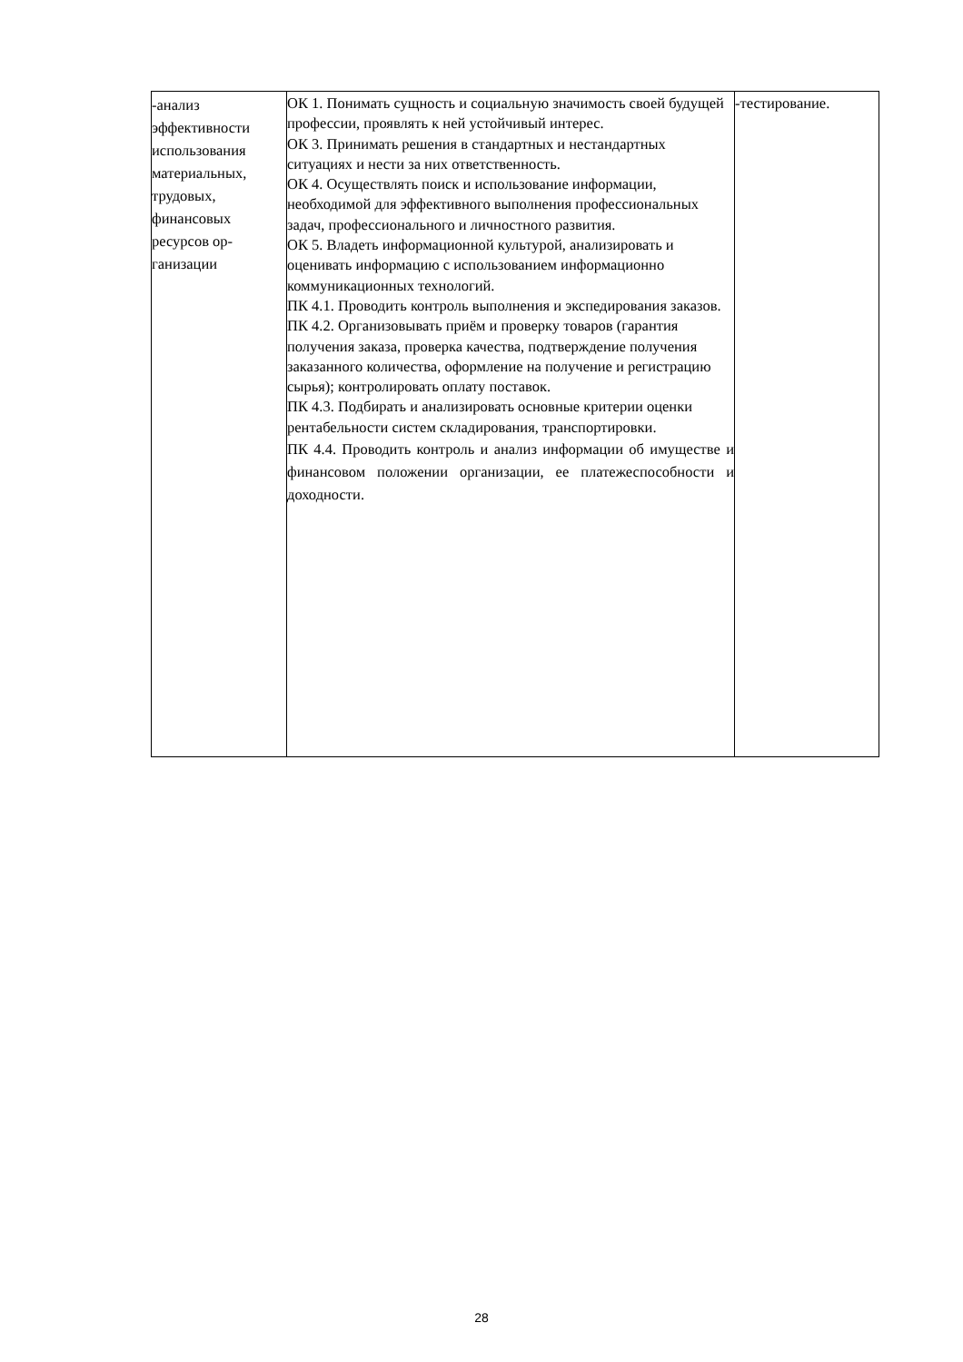| -анализ эффективности использования материальных, трудовых, финансовых ресурсов ор-ганизации | ОК 1. Понимать сущность и социальную значимость своей будущей профессии, проявлять к ней устойчивый интерес. ОК 3. Принимать решения в стандартных и нестандартных ситуациях и нести за них ответственность. ОК 4. Осуществлять поиск и использование информации, необходимой для эффективного выполнения профессиональных задач, профессионального и личностного развития. ОК 5. Владеть информационной культурой, анализировать и оценивать информацию с использованием информационно коммуникационных технологий. ПК 4.1. Проводить контроль выполнения и экспедирования заказов. ПК 4.2. Организовывать приём и проверку товаров (гарантия получения заказа, проверка качества, подтверждение получения заказанного количества, оформление на получение и регистрацию сырья); контролировать оплату поставок. ПК 4.3. Подбирать и анализировать основные критерии оценки рентабельности систем складирования, транспортировки. ПК 4.4. Проводить контроль и анализ информации об имуществе и финансовом положении организации, ее платежеспособности и доходности. | -тестирование. |
28